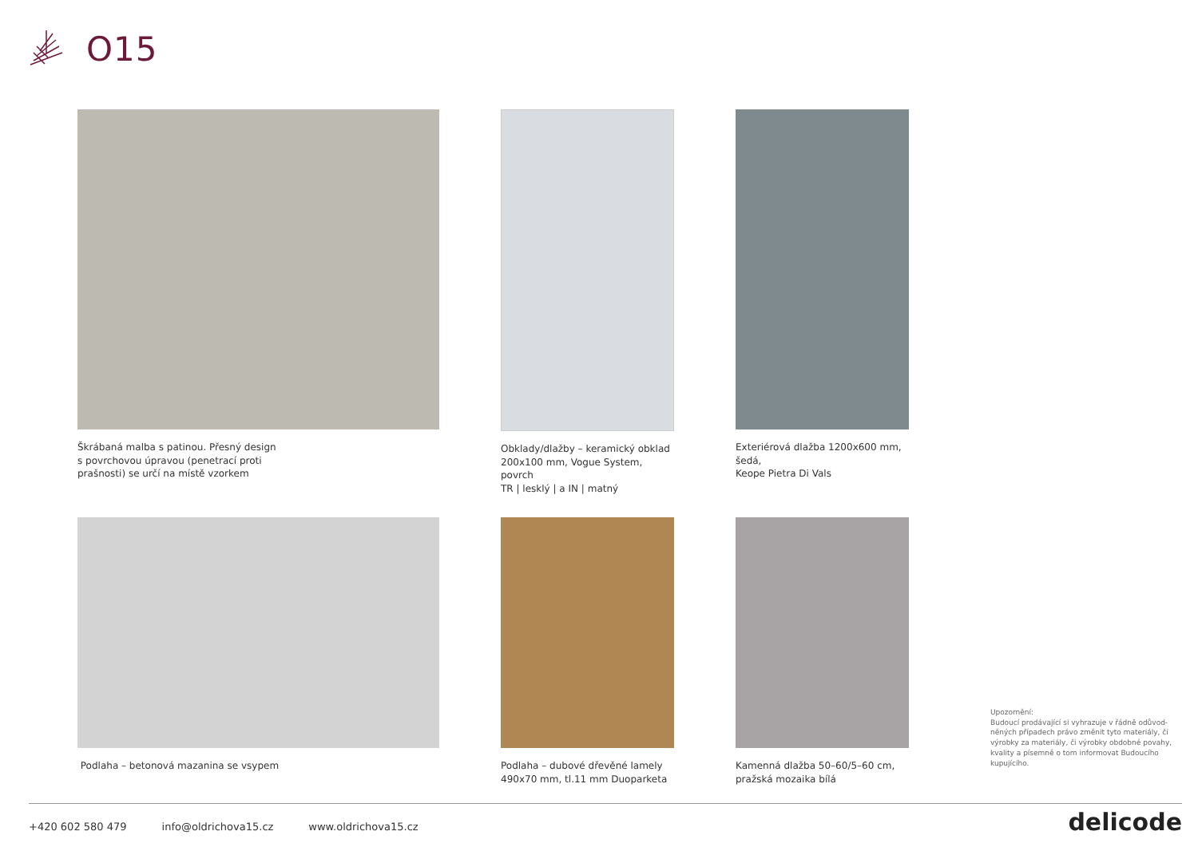O15
Škrábaná malba s patinou. Přesný design
s povrchovou úpravou (penetrací proti
prašnosti) se určí na místě vzorkem
Obklady/dlažby – keramický obklad
200x100 mm, Vogue System, povrch
TR | lesklý | a IN | matný
Exteriérová dlažba 1200x600 mm, šedá,
Keope Pietra Di Vals
Podlaha – betonová mazanina se vsypem
Podlaha – dubové dřevěné lamely
490x70 mm, tl.11 mm Duoparketa
Kamenná dlažba 50–60/5–60 cm,
pražská mozaika bílá
Upozornění:
Budoucí prodávající si vyhrazuje v řádně odůvod-něných případech právo změnit tyto materiály, či výrobky za materiály, či výrobky obdobné povahy, kvality a písemně o tom informovat Budoucího kupujícího.
+420 602 580 479 info@oldrichova15.cz www.oldrichova15.cz
delicode